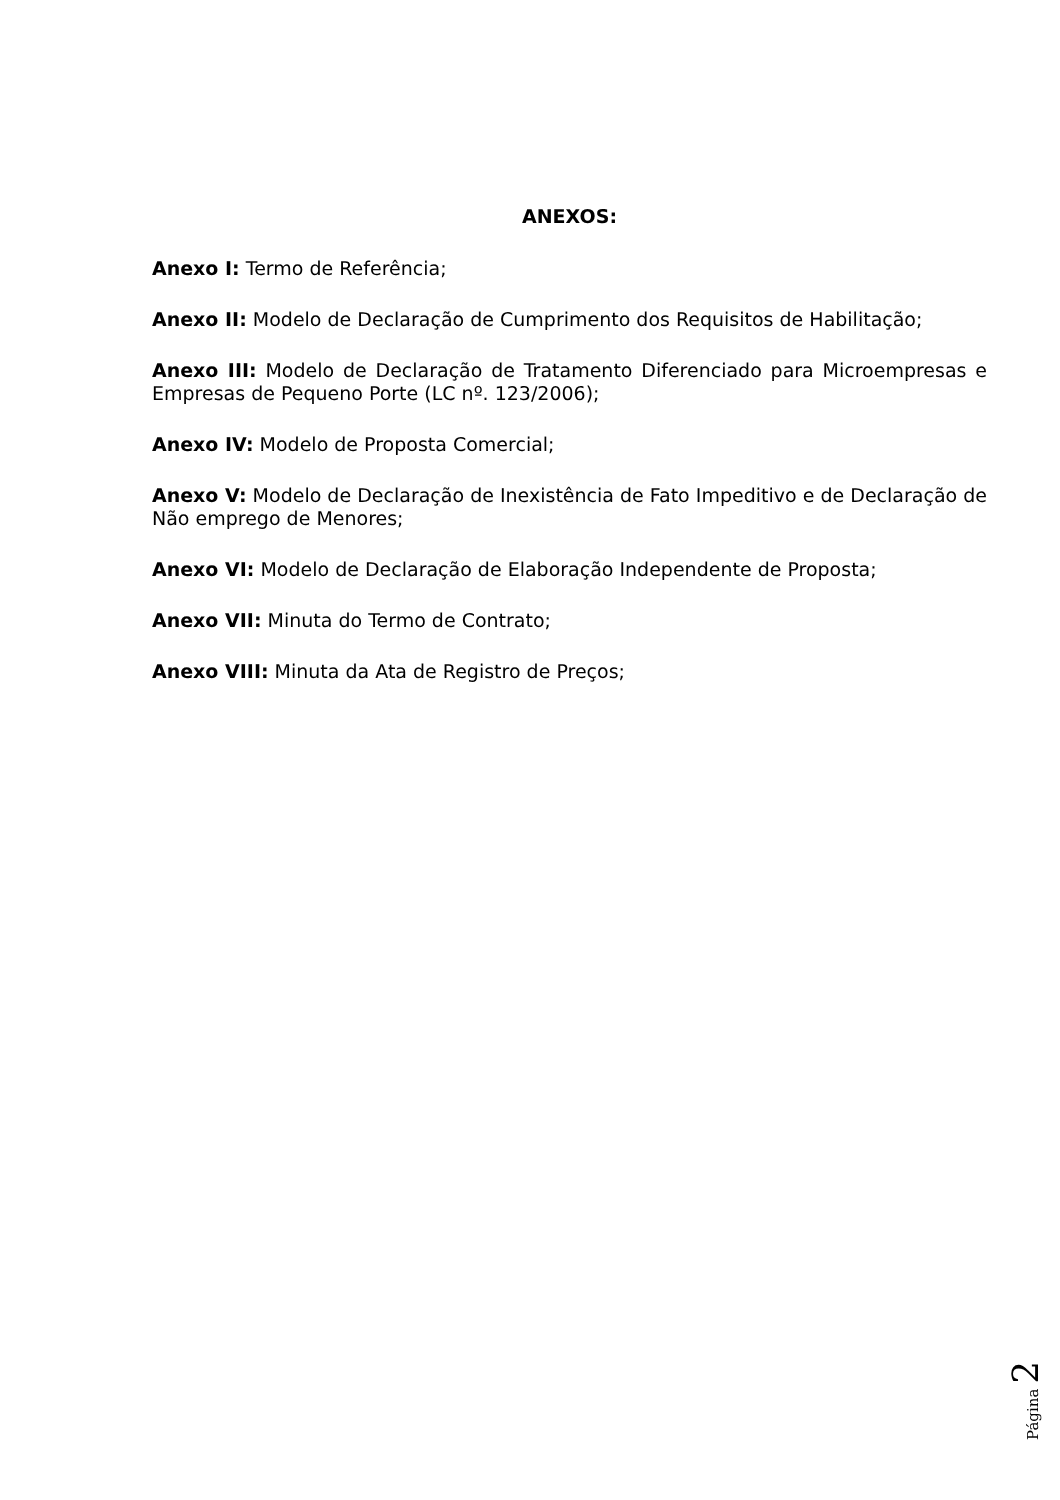ANEXOS:
Anexo I: Termo de Referência;
Anexo II: Modelo de Declaração de Cumprimento dos Requisitos de Habilitação;
Anexo III: Modelo de Declaração de Tratamento Diferenciado para Microempresas e Empresas de Pequeno Porte (LC nº. 123/2006);
Anexo IV: Modelo de Proposta Comercial;
Anexo V: Modelo de Declaração de Inexistência de Fato Impeditivo e de Declaração de Não emprego de Menores;
Anexo VI: Modelo de Declaração de Elaboração Independente de Proposta;
Anexo VII: Minuta do Termo de Contrato;
Anexo VIII: Minuta da Ata de Registro de Preços;
Página 2